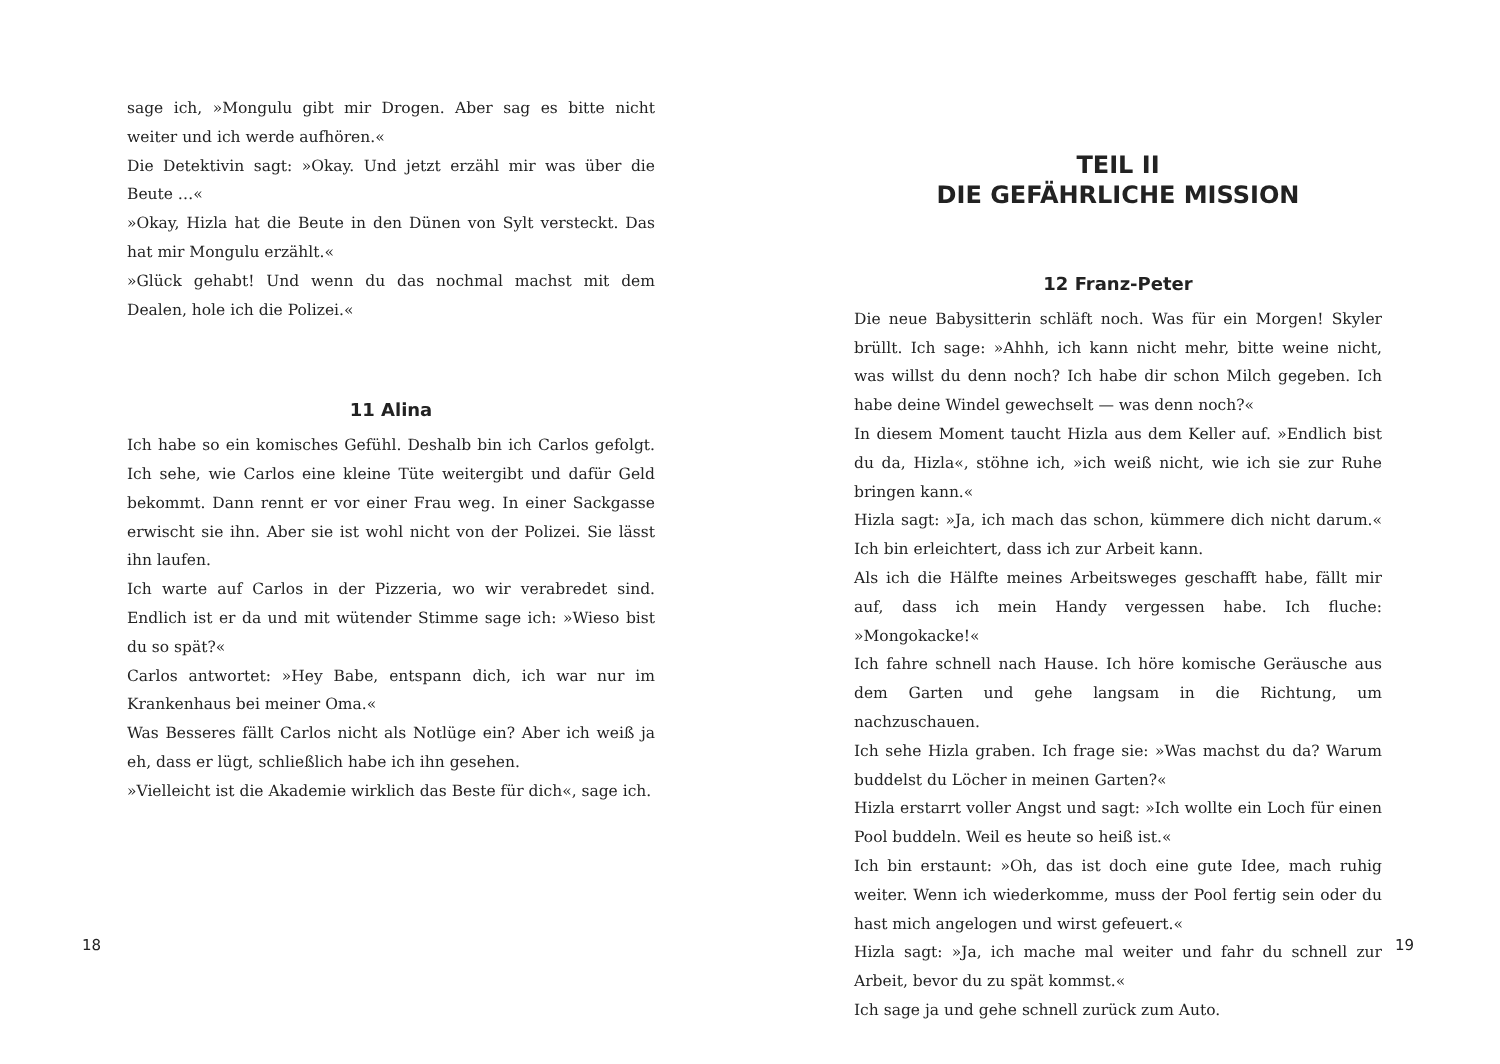sage ich, »Mongulu gibt mir Drogen. Aber sag es bitte nicht weiter und ich werde aufhören.«
Die Detektivin sagt: »Okay. Und jetzt erzähl mir was über die Beute …«
»Okay, Hizla hat die Beute in den Dünen von Sylt versteckt. Das hat mir Mongulu erzählt.«
»Glück gehabt! Und wenn du das nochmal machst mit dem Dealen, hole ich die Polizei.«
11 Alina
Ich habe so ein komisches Gefühl. Deshalb bin ich Carlos gefolgt. Ich sehe, wie Carlos eine kleine Tüte weitergibt und dafür Geld bekommt. Dann rennt er vor einer Frau weg. In einer Sackgasse erwischt sie ihn. Aber sie ist wohl nicht von der Polizei. Sie lässt ihn laufen.
Ich warte auf Carlos in der Pizzeria, wo wir verabredet sind. Endlich ist er da und mit wütender Stimme sage ich: »Wieso bist du so spät?«
Carlos antwortet: »Hey Babe, entspann dich, ich war nur im Krankenhaus bei meiner Oma.«
Was Besseres fällt Carlos nicht als Notlüge ein? Aber ich weiß ja eh, dass er lügt, schließlich habe ich ihn gesehen.
»Vielleicht ist die Akademie wirklich das Beste für dich«, sage ich.
18
TEIL II
DIE GEFÄHRLICHE MISSION
12 Franz-Peter
Die neue Babysitterin schläft noch. Was für ein Morgen! Skyler brüllt. Ich sage: »Ahhh, ich kann nicht mehr, bitte weine nicht, was willst du denn noch? Ich habe dir schon Milch gegeben. Ich habe deine Windel gewechselt — was denn noch?«
In diesem Moment taucht Hizla aus dem Keller auf. »Endlich bist du da, Hizla«, stöhne ich, »ich weiß nicht, wie ich sie zur Ruhe bringen kann.«
Hizla sagt: »Ja, ich mach das schon, kümmere dich nicht darum.« Ich bin erleichtert, dass ich zur Arbeit kann.
Als ich die Hälfte meines Arbeitsweges geschafft habe, fällt mir auf, dass ich mein Handy vergessen habe. Ich fluche: »Mongokacke!«
Ich fahre schnell nach Hause. Ich höre komische Geräusche aus dem Garten und gehe langsam in die Richtung, um nachzuschauen.
Ich sehe Hizla graben. Ich frage sie: »Was machst du da? Warum buddelst du Löcher in meinen Garten?«
Hizla erstarrt voller Angst und sagt: »Ich wollte ein Loch für einen Pool buddeln. Weil es heute so heiß ist.«
Ich bin erstaunt: »Oh, das ist doch eine gute Idee, mach ruhig weiter. Wenn ich wiederkomme, muss der Pool fertig sein oder du hast mich angelogen und wirst gefeuert.«
Hizla sagt: »Ja, ich mache mal weiter und fahr du schnell zur Arbeit, bevor du zu spät kommst.«
Ich sage ja und gehe schnell zurück zum Auto.
19